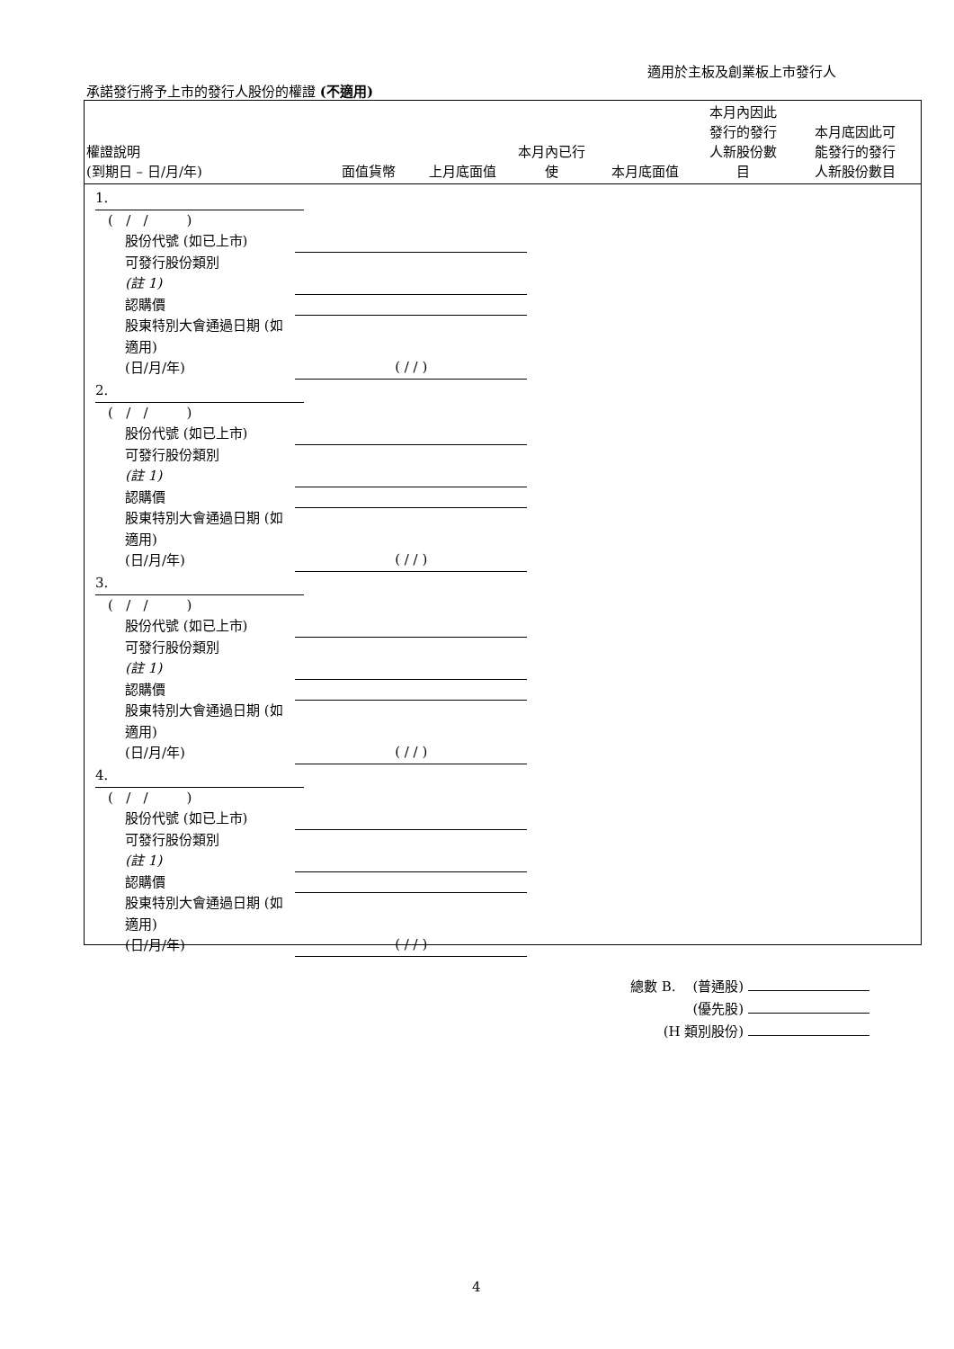適用於主板及創業板上市發行人
承諾發行將予上市的發行人股份的權證 (不適用)
| 權證說明 (到期日 – 日/月/年) | 面值貨幣 | 上月底面值 | 本月內已行 使 | 本月底面值 | 本月內因此 發行的發行 人新股份數 目 | 本月底因此可 能發行的發行 人新股份數目 |
| --- | --- | --- | --- | --- | --- | --- |
1.
( / / )
股份代號 (如已上市)
可發行股份類別
(註 1)
認購價
股東特別大會通過日期 (如適用)
(日/月/年) ( / / )
2.
( / / )
股份代號 (如已上市)
可發行股份類別
(註 1)
認購價
股東特別大會通過日期 (如適用)
(日/月/年) ( / / )
3.
( / / )
股份代號 (如已上市)
可發行股份類別
(註 1)
認購價
股東特別大會通過日期 (如適用)
(日/月/年) ( / / )
4.
( / / )
股份代號 (如已上市)
可發行股份類別
(註 1)
認購價
股東特別大會通過日期 (如適用)
(日/月/年) ( / / )
總數 B. (普通股)
(優先股)
(H 類別股份)
4